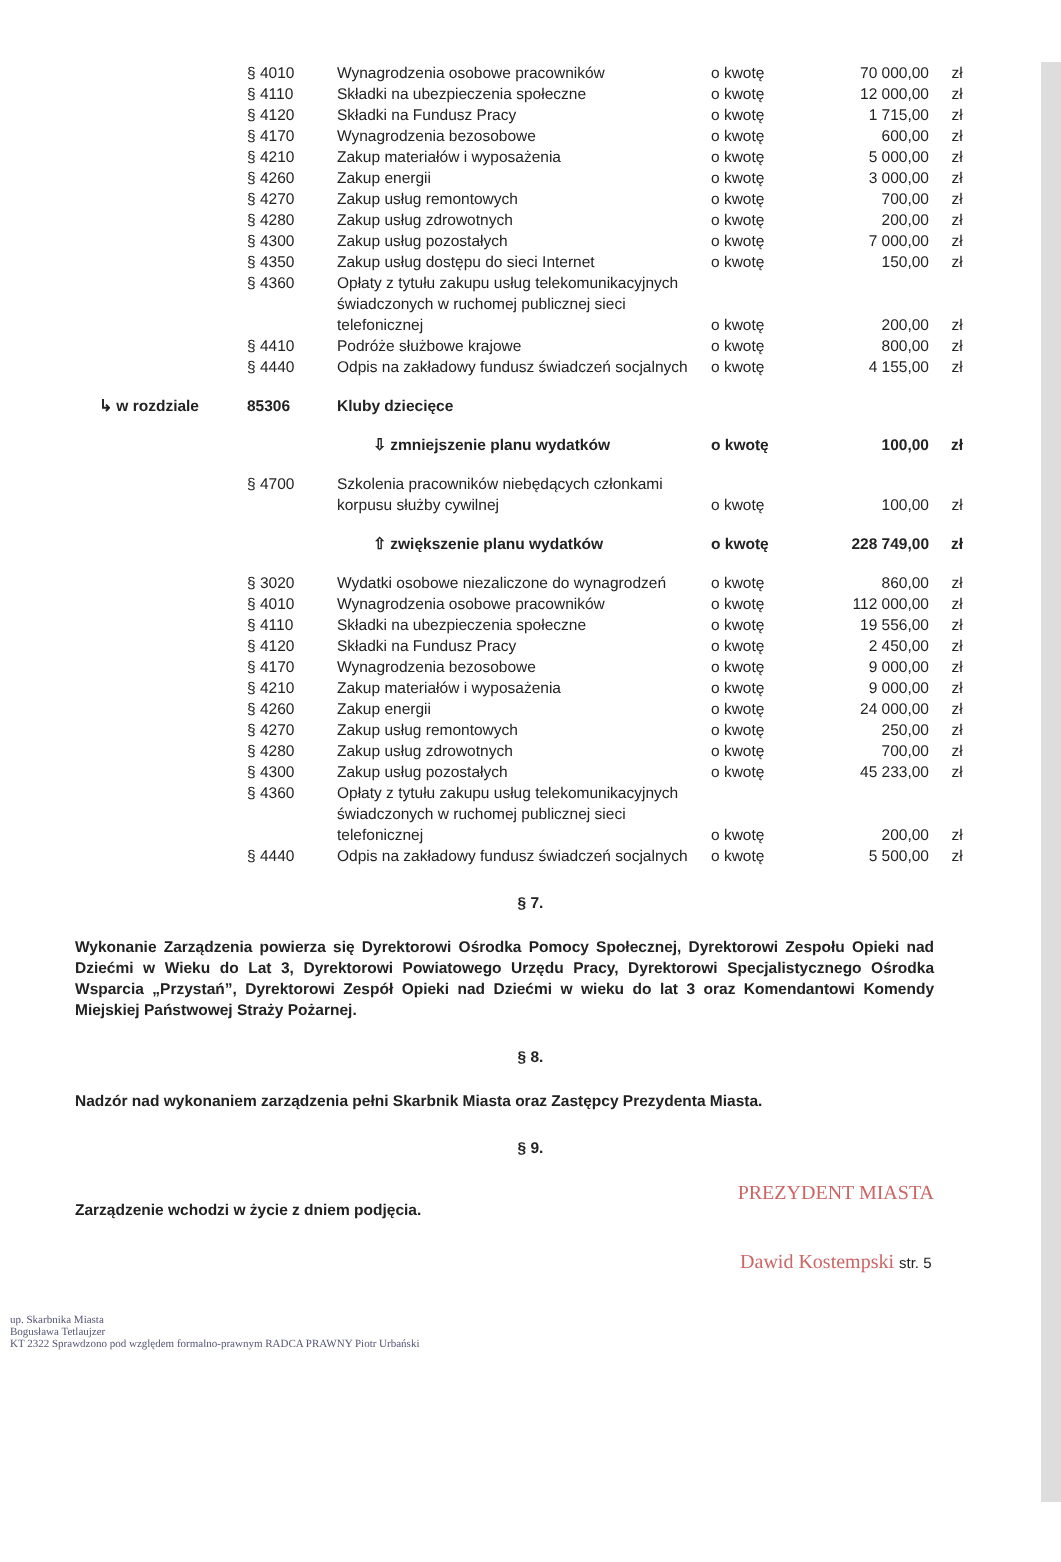| | § 4010 | Wynagrodzenia osobowe pracowników | o kwotę | 70 000,00 | zł |
| | § 4110 | Składki na ubezpieczenia społeczne | o kwotę | 12 000,00 | zł |
| | § 4120 | Składki na Fundusz Pracy | o kwotę | 1 715,00 | zł |
| | § 4170 | Wynagrodzenia bezosobowe | o kwotę | 600,00 | zł |
| | § 4210 | Zakup materiałów i wyposażenia | o kwotę | 5 000,00 | zł |
| | § 4260 | Zakup energii | o kwotę | 3 000,00 | zł |
| | § 4270 | Zakup usług remontowych | o kwotę | 700,00 | zł |
| | § 4280 | Zakup usług zdrowotnych | o kwotę | 200,00 | zł |
| | § 4300 | Zakup usług pozostałych | o kwotę | 7 000,00 | zł |
| | § 4350 | Zakup usług dostępu do sieci Internet | o kwotę | 150,00 | zł |
| | § 4360 | Opłaty z tytułu zakupu usług telekomunikacyjnych świadczonych w ruchomej publicznej sieci telefonicznej | o kwotę | 200,00 | zł |
| | § 4410 | Podróże służbowe krajowe | o kwotę | 800,00 | zł |
| | § 4440 | Odpis na zakładowy fundusz świadczeń socjalnych | o kwotę | 4 155,00 | zł |
| ↳ w rozdziale | 85306 | Kluby dziecięce | | | |
| | | ⇩ zmniejszenie planu wydatków | o kwotę | 100,00 | zł |
| | § 4700 | Szkolenia pracowników niebędących członkami korpusu służby cywilnej | o kwotę | 100,00 | zł |
| | | ⇧ zwiększenie planu wydatków | o kwotę | 228 749,00 | zł |
| | § 3020 | Wydatki osobowe niezaliczone do wynagrodzeń | o kwotę | 860,00 | zł |
| | § 4010 | Wynagrodzenia osobowe pracowników | o kwotę | 112 000,00 | zł |
| | § 4110 | Składki na ubezpieczenia społeczne | o kwotę | 19 556,00 | zł |
| | § 4120 | Składki na Fundusz Pracy | o kwotę | 2 450,00 | zł |
| | § 4170 | Wynagrodzenia bezosobowe | o kwotę | 9 000,00 | zł |
| | § 4210 | Zakup materiałów i wyposażenia | o kwotę | 9 000,00 | zł |
| | § 4260 | Zakup energii | o kwotę | 24 000,00 | zł |
| | § 4270 | Zakup usług remontowych | o kwotę | 250,00 | zł |
| | § 4280 | Zakup usług zdrowotnych | o kwotę | 700,00 | zł |
| | § 4300 | Zakup usług pozostałych | o kwotę | 45 233,00 | zł |
| | § 4360 | Opłaty z tytułu zakupu usług telekomunikacyjnych świadczonych w ruchomej publicznej sieci telefonicznej | o kwotę | 200,00 | zł |
| | § 4440 | Odpis na zakładowy fundusz świadczeń socjalnych | o kwotę | 5 500,00 | zł |
§ 7.
Wykonanie Zarządzenia powierza się Dyrektorowi Ośrodka Pomocy Społecznej, Dyrektorowi Zespołu Opieki nad Dziećmi w Wieku do Lat 3, Dyrektorowi Powiatowego Urzędu Pracy, Dyrektorowi Specjalistycznego Ośrodka Wsparcia „Przystań”, Dyrektorowi Zespół Opieki nad Dziećmi w wieku do lat 3 oraz Komendantowi Komendy Miejskiej Państwowej Straży Pożarnej.
§ 8.
Nadzór nad wykonaniem zarządzenia pełni Skarbnik Miasta oraz Zastępcy Prezydenta Miasta.
§ 9.
Zarządzenie wchodzi w życie z dniem podjęcia.
PREZYDENT MIASTA
Dawid Kostempski str. 5
up. Skarbnika Miasta
Bogusława Tetlaujzer
KT 2322 Sprawdzono pod względem formalno-prawnym RADCA PRAWNY Piotr Urbański